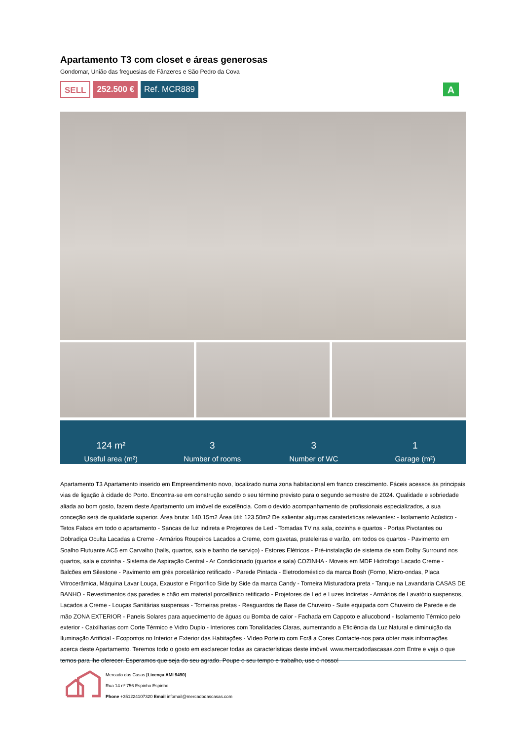Apartamento T3 com closet e áreas generosas
Gondomar, União das freguesias de Fânzeres e São Pedro da Cova
SELL 252.500 € Ref. MCR889
A
124 m²
Useful area (m²)
3
Number of rooms
3
Number of WC
1
Garage (m²)
Apartamento T3 Apartamento inserido em Empreendimento novo, localizado numa zona habitacional em franco crescimento. Fáceis acessos às principais vias de ligação à cidade do Porto. Encontra-se em construção sendo o seu término previsto para o segundo semestre de 2024. Qualidade e sobriedade aliada ao bom gosto, fazem deste Apartamento um imóvel de excelência. Com o devido acompanhamento de profissionais especializados, a sua conceção será de qualidade superior. Área bruta: 140.15m2 Área útil: 123.50m2 De salientar algumas caraterísticas relevantes: - Isolamento Acústico - Tetos Falsos em todo o apartamento - Sancas de luz indireta e Projetores de Led - Tomadas TV na sala, cozinha e quartos - Portas Pivotantes ou Dobradiça Oculta Lacadas a Creme - Armários Roupeiros Lacados a Creme, com gavetas, prateleiras e varão, em todos os quartos - Pavimento em Soalho Flutuante AC5 em Carvalho (halls, quartos, sala e banho de serviço) - Estores Elétricos - Pré-instalação de sistema de som Dolby Surround nos quartos, sala e cozinha - Sistema de Aspiração Central - Ar Condicionado (quartos e sala) COZINHA - Moveis em MDF Hidrofogo Lacado Creme - Balcões em Silestone - Pavimento em grés porcelânico retificado - Parede Pintada - Eletrodoméstico da marca Bosh (Forno, Micro-ondas, Placa Vitrocerâmica, Máquina Lavar Louça, Exaustor e Frigorifico Side by Side da marca Candy - Torneira Misturadora preta - Tanque na Lavandaria CASAS DE BANHO - Revestimentos das paredes e chão em material porcelânico retificado - Projetores de Led e Luzes Indiretas - Armários de Lavatório suspensos, Lacados a Creme - Louças Sanitárias suspensas - Torneiras pretas - Resguardos de Base de Chuveiro - Suite equipada com Chuveiro de Parede e de mão ZONA EXTERIOR - Paneis Solares para aquecimento de águas ou Bomba de calor - Fachada em Cappoto e allucobond - Isolamento Térmico pelo exterior - Caixilharias com Corte Térmico e Vidro Duplo - Interiores com Tonalidades Claras, aumentando a Eficiência da Luz Natural e diminuição da Iluminação Artificial - Ecopontos no Interior e Exterior das Habitações - Vídeo Porteiro com Ecrã a Cores Contacte-nos para obter mais informações acerca deste Apartamento. Teremos todo o gosto em esclarecer todas as características deste imóvel. www.mercadodascasas.com Entre e veja o que temos para lhe oferecer. Esperamos que seja do seu agrado. Poupe o seu tempo e trabalho, use o nosso!
Mercado das Casas [Licença AMI 9490]
Rua 14 nº 756 Espinho Espinho
Phone +351224107320 Email infomail@mercadodascasas.com